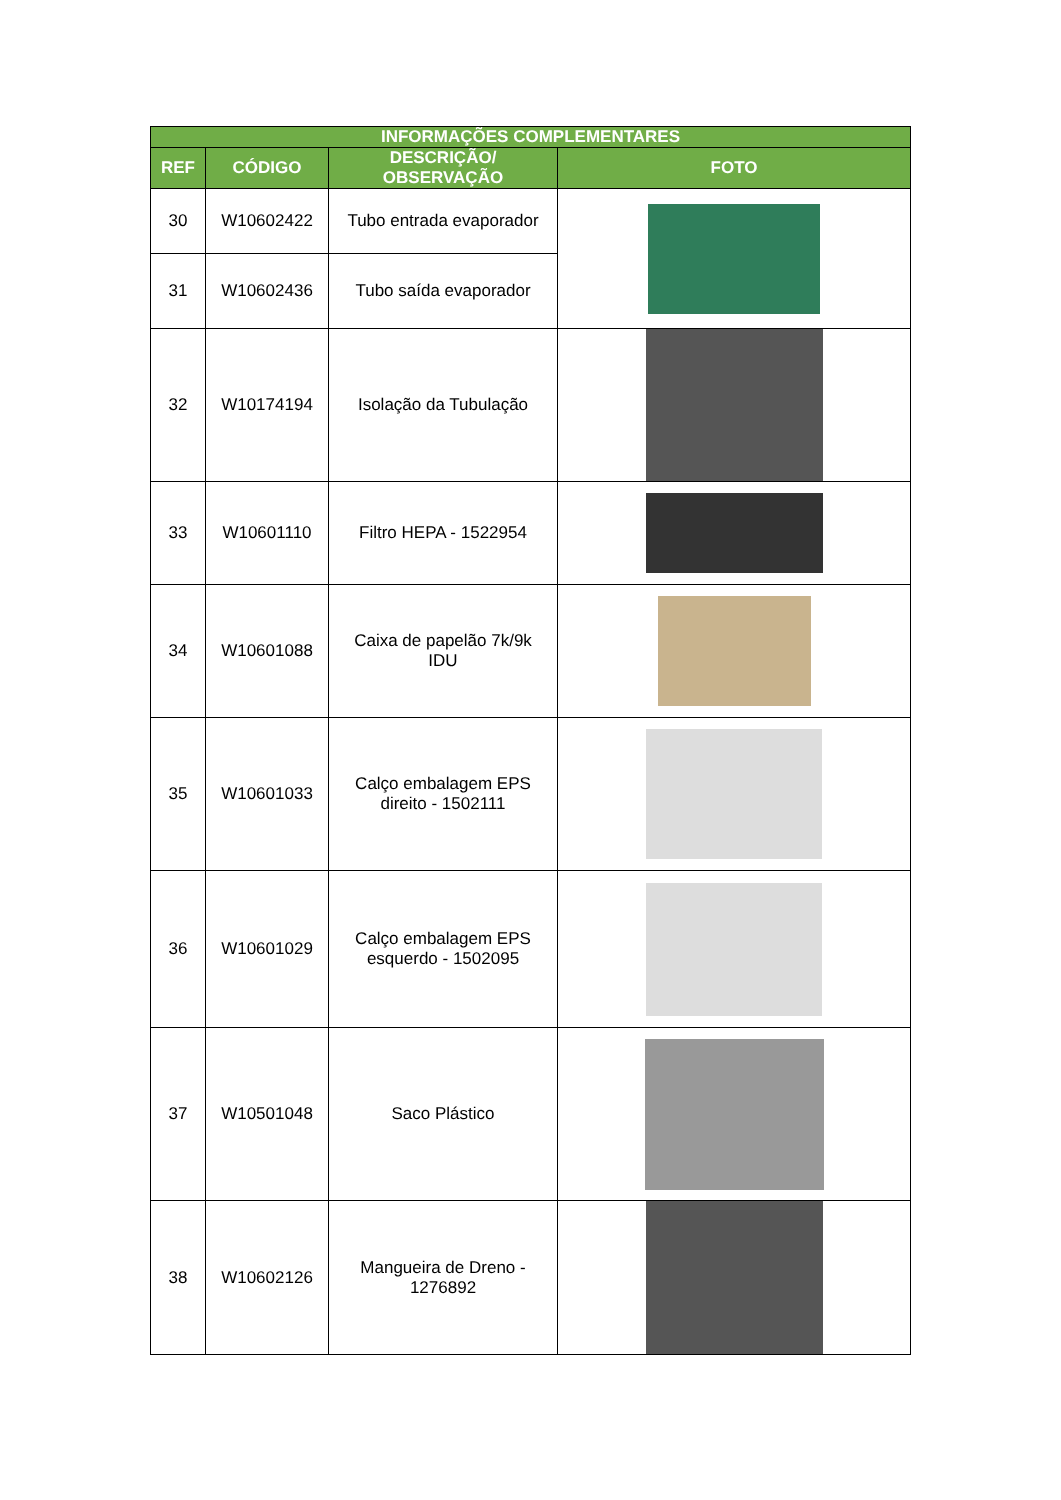| INFORMAÇÕES COMPLEMENTARES | | | |
| --- | --- | --- | --- |
| REF | CÓDIGO | DESCRIÇÃO/ OBSERVAÇÃO | FOTO |
| 30 | W10602422 | Tubo entrada evaporador | |
| 31 | W10602436 | Tubo saída evaporador | |
| 32 | W10174194 | Isolação da Tubulação | |
| 33 | W10601110 | Filtro HEPA - 1522954 | |
| 34 | W10601088 | Caixa de papelão 7k/9k IDU | |
| 35 | W10601033 | Calço embalagem EPS direito - 1502111 | |
| 36 | W10601029 | Calço embalagem EPS esquerdo - 1502095 | |
| 37 | W10501048 | Saco Plástico | |
| 38 | W10602126 | Mangueira de Dreno - 1276892 | |